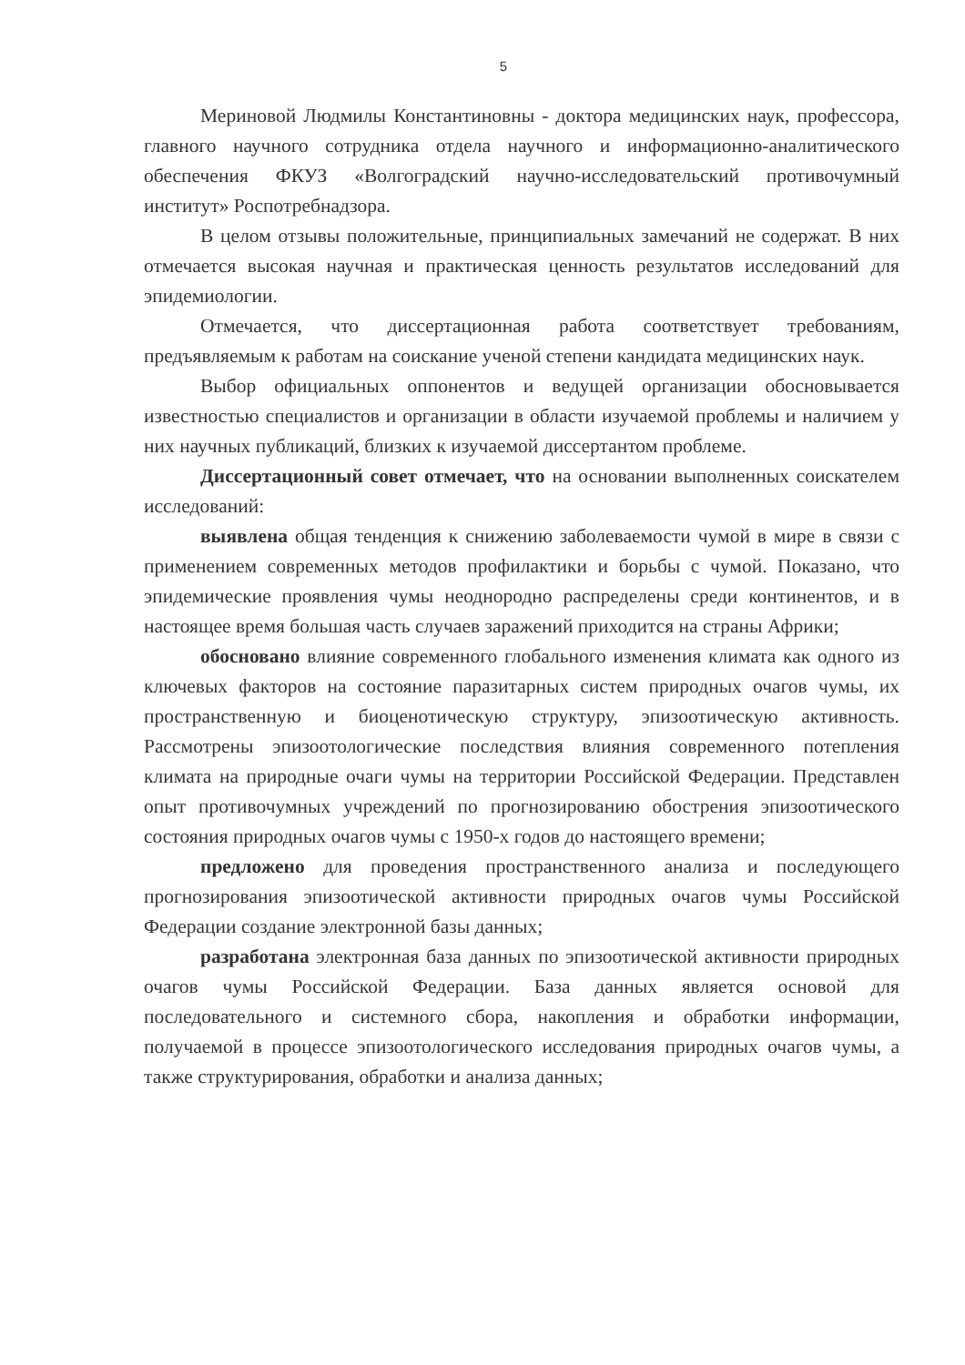5
Мериновой Людмилы Константиновны - доктора медицинских наук, профессора, главного научного сотрудника отдела научного и информационно-аналитического обеспечения ФКУЗ «Волгоградский научно-исследовательский противочумный институт» Роспотребнадзора.
В целом отзывы положительные, принципиальных замечаний не содержат. В них отмечается высокая научная и практическая ценность результатов исследований для эпидемиологии.
Отмечается, что диссертационная работа соответствует требованиям, предъявляемым к работам на соискание ученой степени кандидата медицинских наук.
Выбор официальных оппонентов и ведущей организации обосновывается известностью специалистов и организации в области изучаемой проблемы и наличием у них научных публикаций, близких к изучаемой диссертантом проблеме.
Диссертационный совет отмечает, что на основании выполненных соискателем исследований:
выявлена общая тенденция к снижению заболеваемости чумой в мире в связи с применением современных методов профилактики и борьбы с чумой. Показано, что эпидемические проявления чумы неоднородно распределены среди континентов, и в настоящее время большая часть случаев заражений приходится на страны Африки;
обосновано влияние современного глобального изменения климата как одного из ключевых факторов на состояние паразитарных систем природных очагов чумы, их пространственную и биоценотическую структуру, эпизоотическую активность. Рассмотрены эпизоотологические последствия влияния современного потепления климата на природные очаги чумы на территории Российской Федерации. Представлен опыт противочумных учреждений по прогнозированию обострения эпизоотического состояния природных очагов чумы с 1950-х годов до настоящего времени;
предложено для проведения пространственного анализа и последующего прогнозирования эпизоотической активности природных очагов чумы Российской Федерации создание электронной базы данных;
разработана электронная база данных по эпизоотической активности природных очагов чумы Российской Федерации. База данных является основой для последовательного и системного сбора, накопления и обработки информации, получаемой в процессе эпизоотологического исследования природных очагов чумы, а также структурирования, обработки и анализа данных;